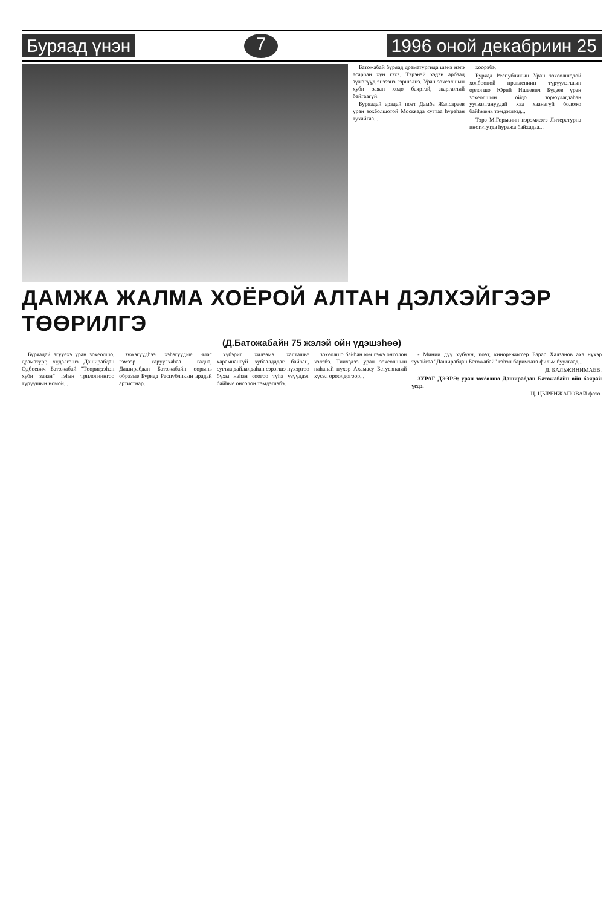Буряад үнэн 7 1996 оной декабриин 25
Батожабай буряад драматургида шэнэ нэгэ асарһан хүн гэхэ. Тэрэнэй хэдэн арбаад зүжэгүүд энэзэнэ гэршэлнэ. Уран зохёолшын хуби заяан ходо баяртай, жаргалтай байгаагүй.
Буряадай арадай поэт Дамба Жалсараев уран зохёолшотой Москвада сугтаа һураһан тухайгаа...
хоорэбэ.
Буряад Республикын Уран зохёолшодой холбооной правлениин түрүүлэгшын орлогшо Юрий Ишеевич Будаев уран зохёолшын ойдо зорюулагдаһан уулзалгануудай хаа хаанагүй боложо байһыень тэмдэглээд...
Тэрэ М.Горькиин нэрэмжэтэ Литературна институтда һуража байхадаа...
ДАМЖА ЖАЛМА ХОЁРОЙ АЛТАН ДЭЛХЭЙГЭЭР ТӨӨРИЛГЭ
(Д.Батожабайн 75 жэлэй ойн үдэшэһөө)
Буряадай агууехэ уран зохёолшо, драматург, хүдэлгэшэ Даширабдан Одбоевич Батожабай "Төөригдэһэн хуби заяан" гэһэн трилогиингоо түрүүшын номой...
зүжэгүүдһээ хэһэгүүдые ялас гэмээр харуулхаһаа гадна, Даширабдан Батожабайн өөрынь образые Буряад Республикын арадай артистнар...
хүбэриг хилээмэ халташье харамнангүй хубаалдадаг байһан, сугтаа дайлалдаһан сэрэгшэ нүхэртөө бүхы наһан соогоо туһа үзүүлдэг байһые онсолон тэмдэглэбэ.
зохёолшо байһан юм гэжэ онсолон хэлэбэ. Тиихэдээ уран зохёолшын наһанай нүхэр Ахамасу Батуевнагай хүсэл ороолдогоор...
- Минии дүү хүбүүн, поэт, кинорежиссёр Барас Халзанов аха нүхэр тухайгаа "Даширабдан Батожабай" гэһэн баримтата фильм буулгаад...
Д. БАЛЬЖИНИМАЕВ.
ЗУРАГ ДЭЭРЭ: уран зохёолшо Даширабдан Батожабайн ойн баярай үедэ.
Ц. ЦЫРЕНЖАПОВАЙ фото.